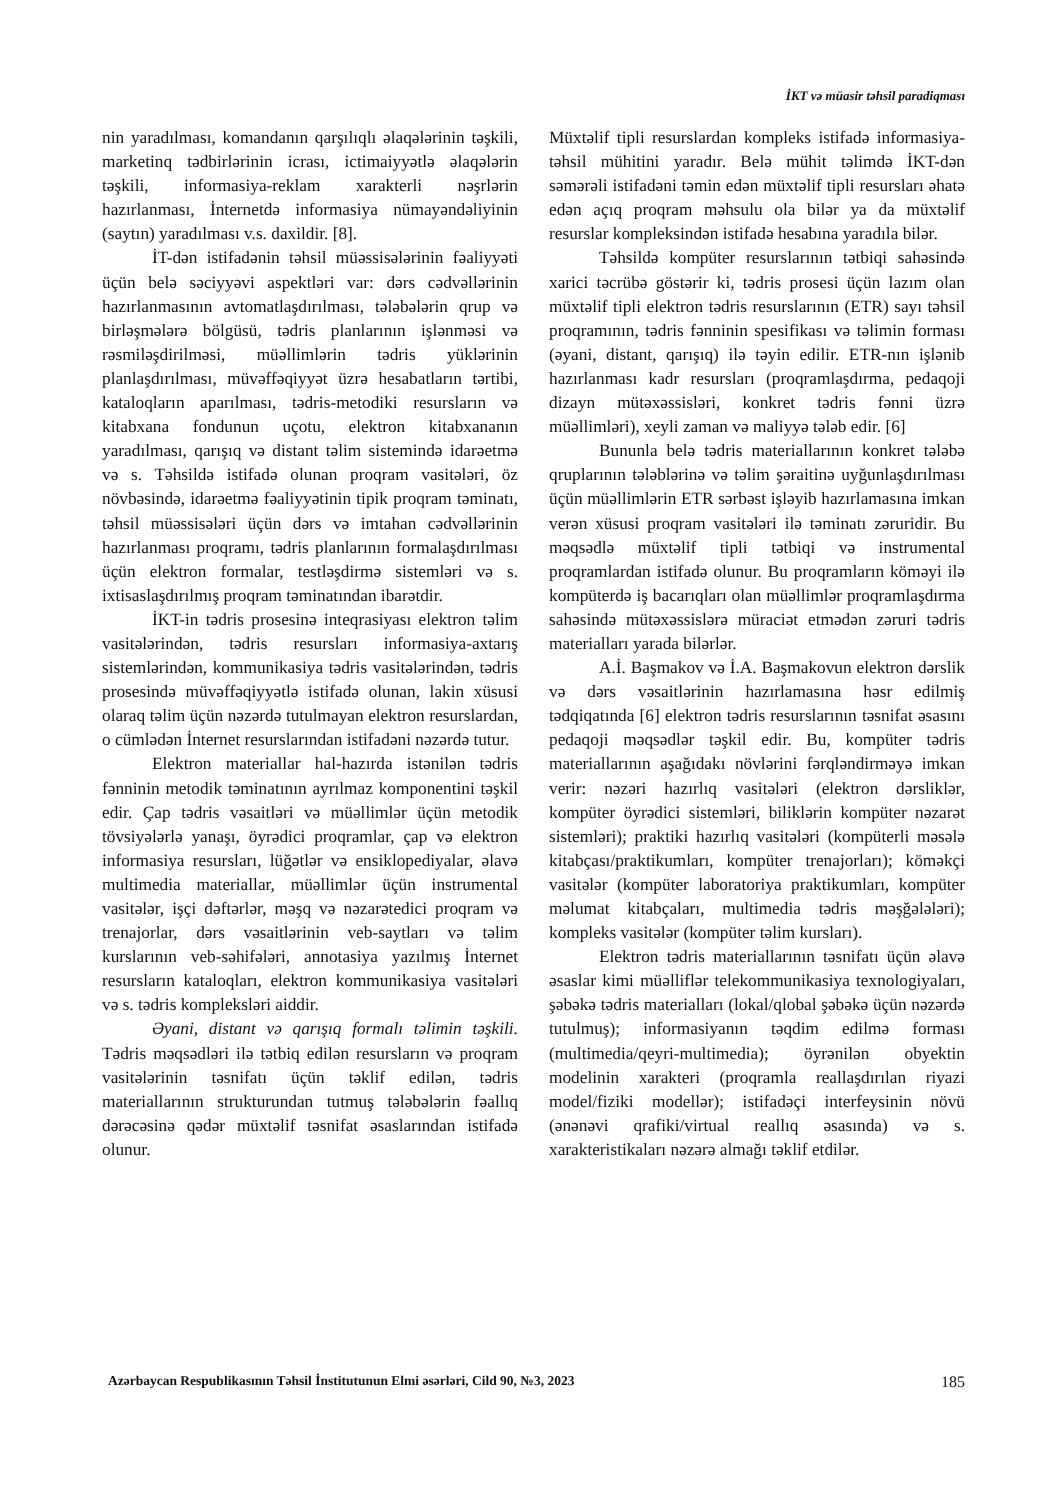İKT və müasir təhsil paradiqması
nin yaradılması, komandanın qarşılıqlı əlaqələrinin təşkili, marketinq tədbirlərinin icrası, ictimaiyyətlə əlaqələrin təşkili, informasiya-reklam xarakterli nəşrlərin hazırlanması, İnternetdə informasiya nümayəndəliyinin (saytın) yaradılması v.s. daxildir. [8].
İT-dən istifadənin təhsil müəssisələrinin fəaliyyəti üçün belə səciyyəvi aspektləri var: dərs cədvəllərinin hazırlanmasının avtomatlaşdırılması, tələbələrin qrup və birləşmələrə bölgüsü, tədris planlarının işlənməsi və rəsmiləşdirilməsi, müəllimlərin tədris yüklərinin planlaşdırılması, müvəffəqiyyət üzrə hesabatların tərtibi, kataloqların aparılması, tədris-metodiki resursların və kitabxana fondunun uçotu, elektron kitabxananın yaradılması, qarışıq və distant təlim sistemində idarəetmə və s. Təhsildə istifadə olunan proqram vasitələri, öz növbəsində, idarəetmə fəaliyyətinin tipik proqram təminatı, təhsil müəssisələri üçün dərs və imtahan cədvəllərinin hazırlanması proqramı, tədris planlarının formalaşdırılması üçün elektron formalar, testləşdirmə sistemləri və s. ixtisaslaşdırılmış proqram təminatından ibarətdir.
İKT-in tədris prosesinə inteqrasiyası elektron təlim vasitələrindən, tədris resursları informasiya-axtarış sistemlərindən, kommunikasiya tədris vasitələrindən, tədris prosesində müvəffəqiyyətlə istifadə olunan, lakin xüsusi olaraq təlim üçün nəzərdə tutulmayan elektron resurslardan, o cümlədən İnternet resurslarından istifadəni nəzərdə tutur.
Elektron materiallar hal-hazırda istənilən tədris fənninin metodik təminatının ayrılmaz komponentini təşkil edir. Çap tədris vəsaitləri və müəllimlər üçün metodik tövsiyələrlə yanaşı, öyrədici proqramlar, çap və elektron informasiya resursları, lüğətlər və ensiklopediyalar, əlavə multimedia materiallar, müəllimlər üçün instrumental vasitələr, işçi dəftərlər, məşq və nəzarətedici proqram və trenajorlar, dərs vəsaitlərinin veb-saytları və təlim kurslarının veb-səhifələri, annotasiya yazılmış İnternet resursların kataloqları, elektron kommunikasiya vasitələri və s. tədris kompleksləri aiddir.
Əyani, distant və qarışıq formalı təlimin təşkili. Tədris məqsədləri ilə tətbiq edilən resursların və proqram vasitələrinin təsnifatı üçün təklif edilən, tədris materiallarının strukturundan tutmuş tələbələrin fəallıq dərəcəsinə qədər müxtəlif təsnifat əsaslarından istifadə olunur.
Müxtəlif tipli resurslardan kompleks istifadə informasiya-təhsil mühitini yaradır. Belə mühit təlimdə İKT-dən səmərəli istifadəni təmin edən müxtəlif tipli resursları əhatə edən açıq proqram məhsulu ola bilər ya da müxtəlif resurslar kompleksindən istifadə hesabına yaradıla bilər.
Təhsildə kompüter resurslarının tətbiqi sahəsində xarici təcrübə göstərir ki, tədris prosesi üçün lazım olan müxtəlif tipli elektron tədris resurslarının (ETR) sayı təhsil proqramının, tədris fənninin spesifikası və təlimin forması (əyani, distant, qarışıq) ilə təyin edilir. ETR-nın işlənib hazırlanması kadr resursları (proqramlaşdırma, pedaqoji dizayn mütəxəssisləri, konkret tədris fənni üzrə müəllimləri), xeyli zaman və maliyyə tələb edir. [6]
Bununla belə tədris materiallarının konkret tələbə qruplarının tələblərinə və təlim şəraitinə uyğunlaşdırılması üçün müəllimlərin ETR sərbəst işləyib hazırlamasına imkan verən xüsusi proqram vasitələri ilə təminatı zəruridir. Bu məqsədlə müxtəlif tipli tətbiqi və instrumental proqramlardan istifadə olunur. Bu proqramların köməyi ilə kompüterdə iş bacarıqları olan müəllimlər proqramlaşdırma sahəsində mütəxəssislərə müraciət etmədən zəruri tədris materialları yarada bilərlər.
A.İ. Başmakov və İ.A. Başmakovun elektron dərslik və dərs vəsaitlərinin hazırlamasına həsr edilmiş tədqiqatında [6] elektron tədris resurslarının təsnifat əsasını pedaqoji məqsədlər təşkil edir. Bu, kompüter tədris materiallarının aşağıdakı növlərini fərqləndirməyə imkan verir: nəzəri hazırlıq vasitələri (elektron dərsliklər, kompüter öyrədici sistemləri, biliklərin kompüter nəzarət sistemləri); praktiki hazırlıq vasitələri (kompüterli məsələ kitabçası/praktikumları, kompüter trenajorları); köməkçi vasitələr (kompüter laboratoriya praktikumları, kompüter məlumat kitabçaları, multimedia tədris məşğələləri); kompleks vasitələr (kompüter təlim kursları).
Elektron tədris materiallarının təsnifatı üçün əlavə əsaslar kimi müəlliflər telekommunikasiya texnologiyaları, şəbəkə tədris materialları (lokal/qlobal şəbəkə üçün nəzərdə tutulmuş); informasiyanın təqdim edilmə forması (multimedia/qeyri-multimedia); öyrənilən obyektin modelinin xarakteri (proqramla reallaşdırılan riyazi model/fiziki modellər); istifadəçi interfeysinin növü (ənənəvi qrafiki/virtual reallıq əsasında) və s. xarakteristikaları nəzərə almağı təklif etdilər.
Azərbaycan Respublikasının Təhsil İnstitutunun Elmi əsərləri, Cild 90, №3, 2023 185